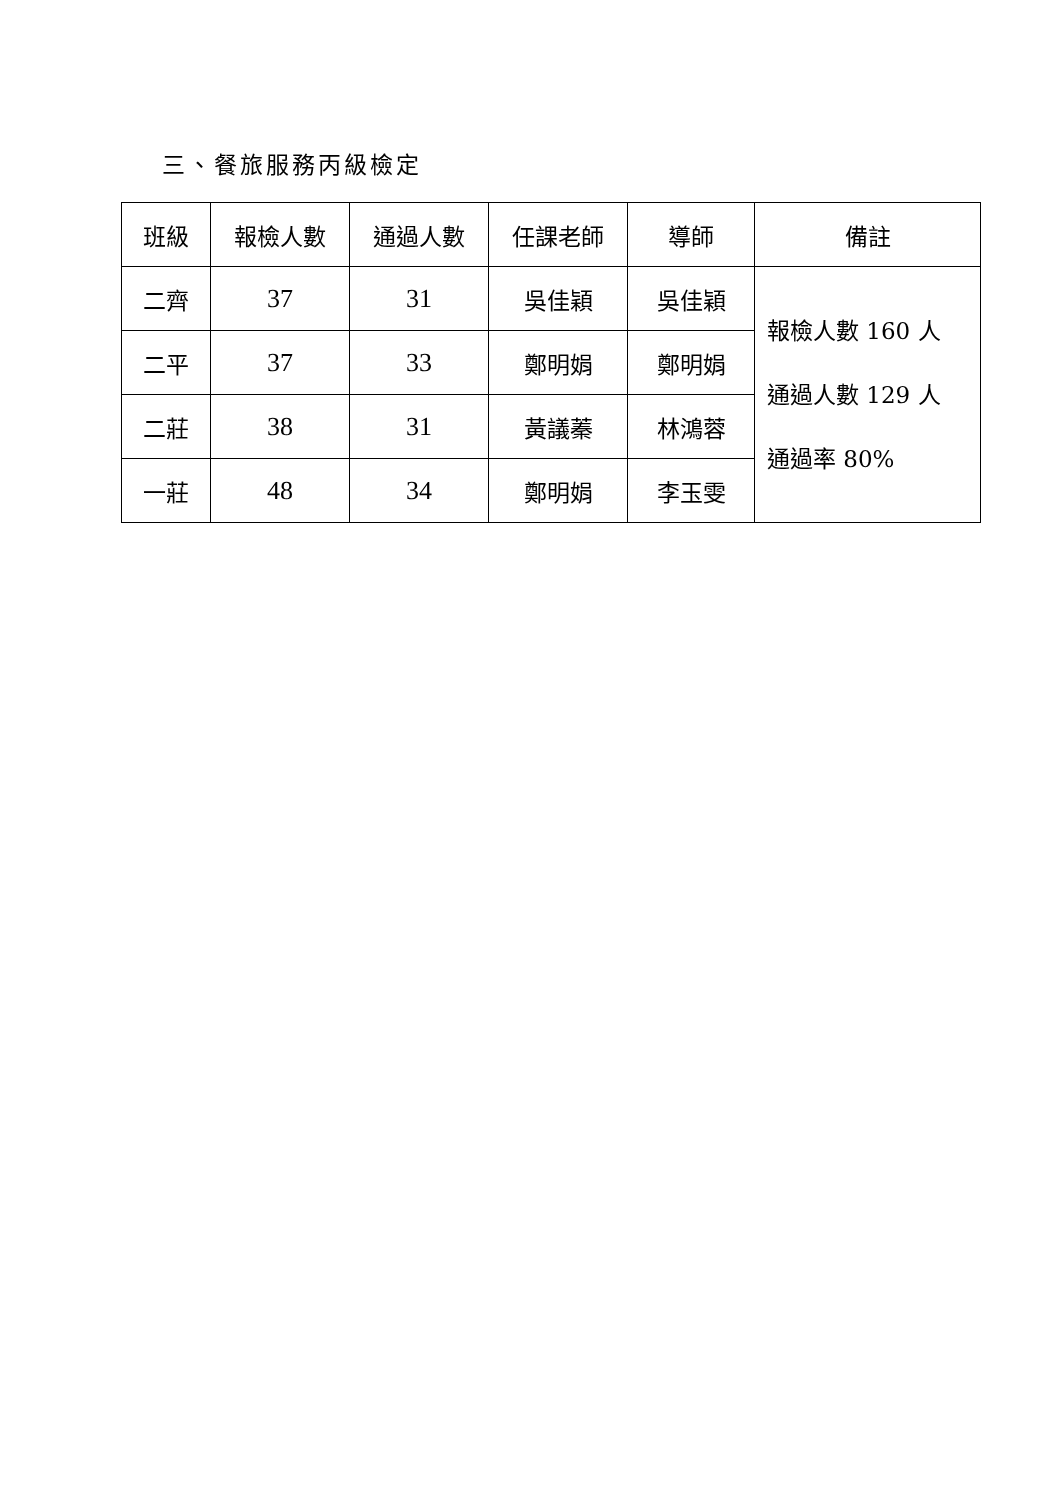三、餐旅服務丙級檢定
| 班級 | 報檢人數 | 通過人數 | 任課老師 | 導師 | 備註 |
| --- | --- | --- | --- | --- | --- |
| 二齊 | 37 | 31 | 吳佳穎 | 吳佳穎 | 報檢人數 160 人 通過人數 129 人 通過率 80% |
| 二平 | 37 | 33 | 鄭明娟 | 鄭明娟 | |
| 二莊 | 38 | 31 | 黃議蓁 | 林鴻蓉 | |
| 一莊 | 48 | 34 | 鄭明娟 | 李玉雯 | |